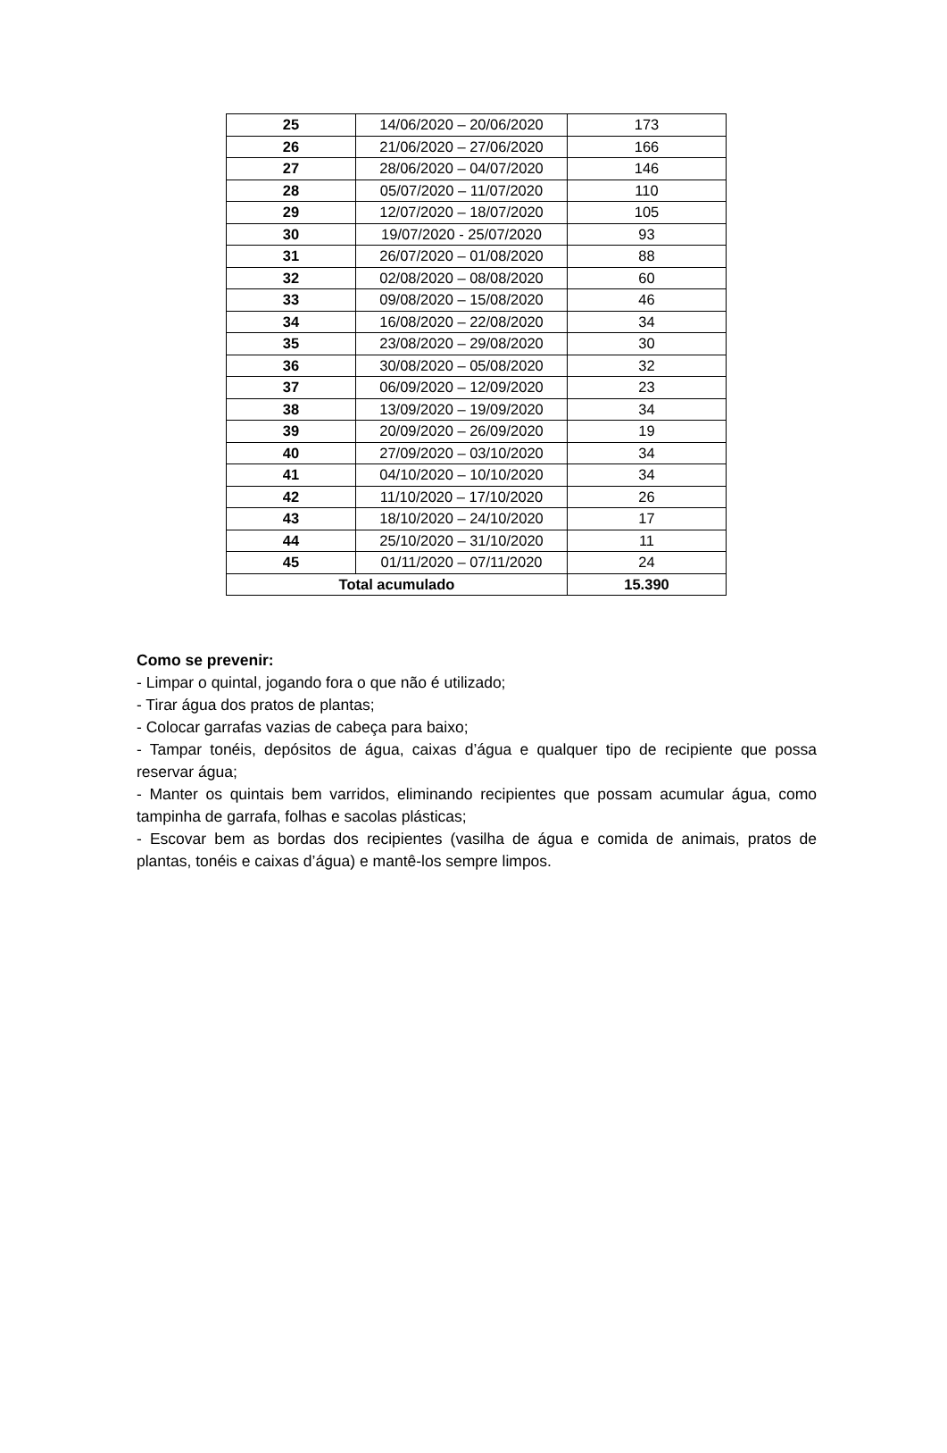| 25 | 14/06/2020 – 20/06/2020 | 173 |
| 26 | 21/06/2020 – 27/06/2020 | 166 |
| 27 | 28/06/2020 – 04/07/2020 | 146 |
| 28 | 05/07/2020 – 11/07/2020 | 110 |
| 29 | 12/07/2020 – 18/07/2020 | 105 |
| 30 | 19/07/2020 - 25/07/2020 | 93 |
| 31 | 26/07/2020 – 01/08/2020 | 88 |
| 32 | 02/08/2020 – 08/08/2020 | 60 |
| 33 | 09/08/2020 – 15/08/2020 | 46 |
| 34 | 16/08/2020 – 22/08/2020 | 34 |
| 35 | 23/08/2020 – 29/08/2020 | 30 |
| 36 | 30/08/2020 – 05/08/2020 | 32 |
| 37 | 06/09/2020 – 12/09/2020 | 23 |
| 38 | 13/09/2020 – 19/09/2020 | 34 |
| 39 | 20/09/2020 – 26/09/2020 | 19 |
| 40 | 27/09/2020 – 03/10/2020 | 34 |
| 41 | 04/10/2020 – 10/10/2020 | 34 |
| 42 | 11/10/2020 – 17/10/2020 | 26 |
| 43 | 18/10/2020 – 24/10/2020 | 17 |
| 44 | 25/10/2020 – 31/10/2020 | 11 |
| 45 | 01/11/2020 – 07/11/2020 | 24 |
| Total acumulado | | 15.390 |
Como se prevenir:
- Limpar o quintal, jogando fora o que não é utilizado;
- Tirar água dos pratos de plantas;
- Colocar garrafas vazias de cabeça para baixo;
- Tampar tonéis, depósitos de água, caixas d’água e qualquer tipo de recipiente que possa reservar água;
- Manter os quintais bem varridos, eliminando recipientes que possam acumular água, como tampinha de garrafa, folhas e sacolas plásticas;
- Escovar bem as bordas dos recipientes (vasilha de água e comida de animais, pratos de plantas, tonéis e caixas d’água) e mantê-los sempre limpos.